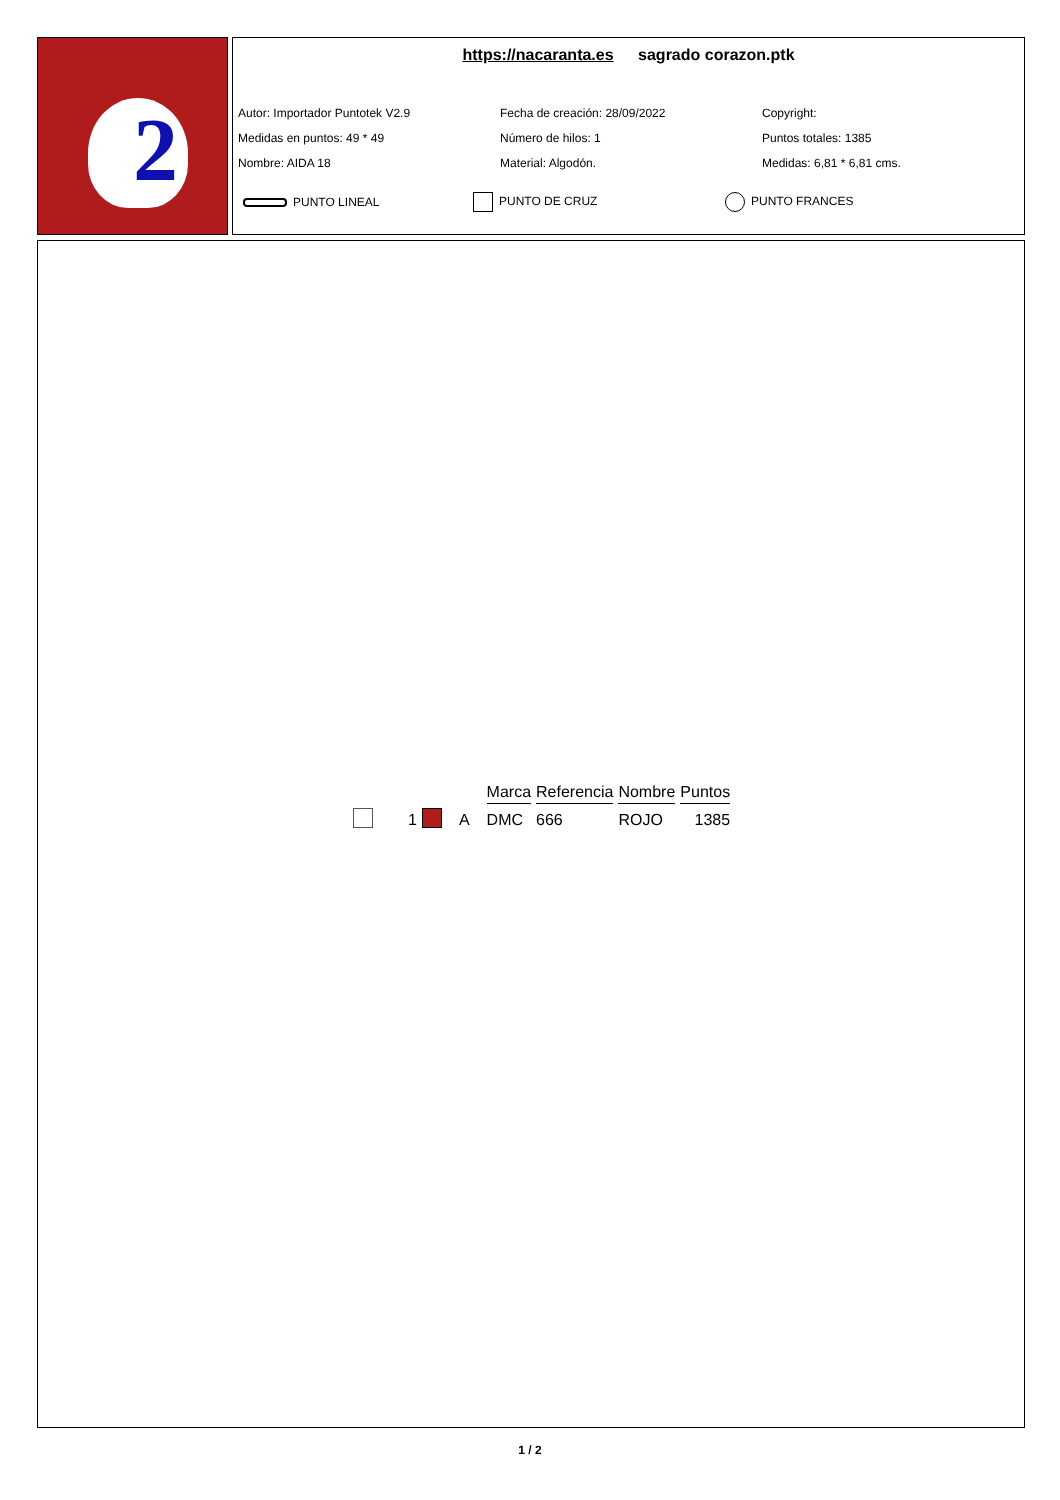2
https://nacaranta.es sagrado corazon.ptk
Autor: Importador Puntotek V2.9
Fecha de creación: 28/09/2022
Copyright:
Medidas en puntos: 49 * 49
Número de hilos: 1
Puntos totales: 1385
Nombre: AIDA 18
Material: Algodón.
Medidas: 6,81 * 6,81 cms.
PUNTO LINEAL
PUNTO DE CRUZ
PUNTO FRANCES
| | | | | Marca | Referencia | Nombre | Puntos |
| --- | --- | --- | --- | --- | --- | --- | --- |
| | 1 | | A | DMC | 666 | ROJO | 1385 |
1 / 2